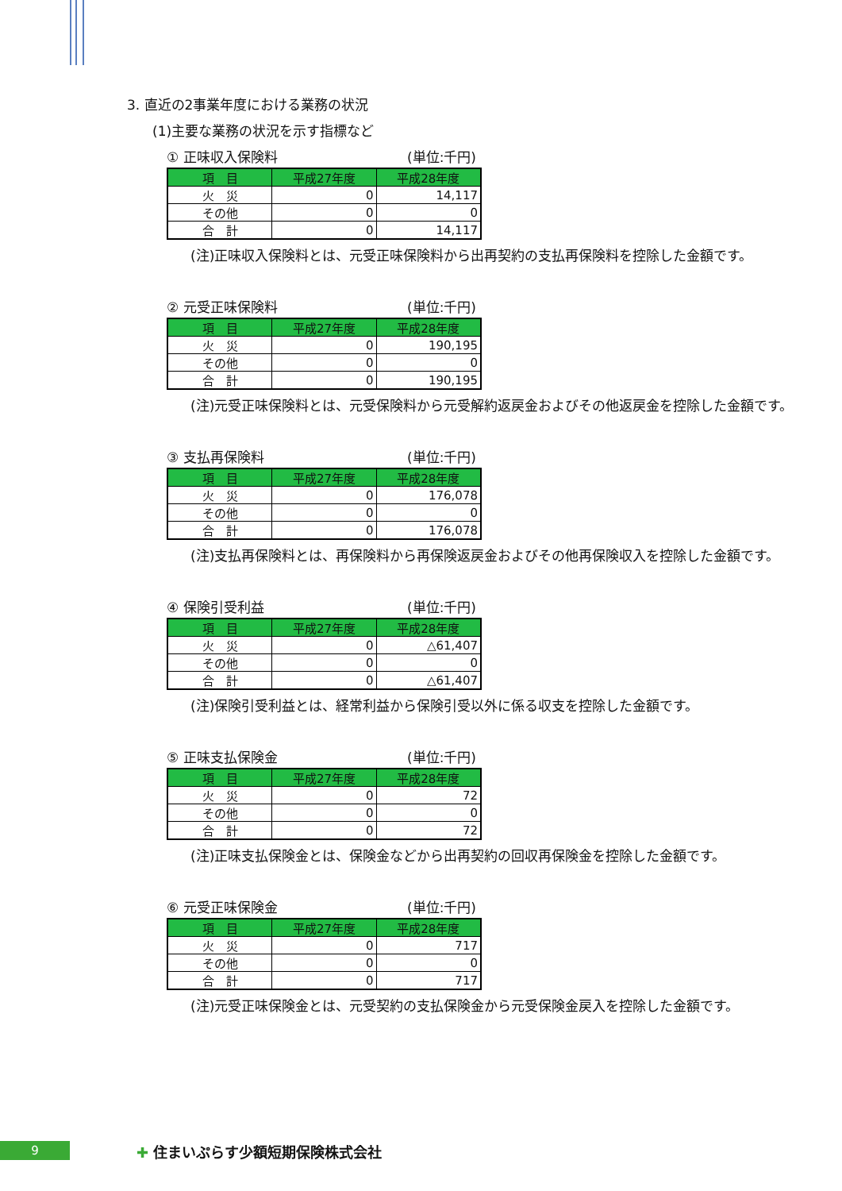3. 直近の2事業年度における業務の状況
(1)主要な業務の状況を示す指標など
① 正味収入保険料 (単位:千円)
| 項 目 | 平成27年度 | 平成28年度 |
| --- | --- | --- |
| 火 災 | 0 | 14,117 |
| その他 | 0 | 0 |
| 合 計 | 0 | 14,117 |
(注)正味収入保険料とは、元受正味保険料から出再契約の支払再保険料を控除した金額です。
② 元受正味保険料 (単位:千円)
| 項 目 | 平成27年度 | 平成28年度 |
| --- | --- | --- |
| 火 災 | 0 | 190,195 |
| その他 | 0 | 0 |
| 合 計 | 0 | 190,195 |
(注)元受正味保険料とは、元受保険料から元受解約返戻金およびその他返戻金を控除した金額です。
③ 支払再保険料 (単位:千円)
| 項 目 | 平成27年度 | 平成28年度 |
| --- | --- | --- |
| 火 災 | 0 | 176,078 |
| その他 | 0 | 0 |
| 合 計 | 0 | 176,078 |
(注)支払再保険料とは、再保険料から再保険返戻金およびその他再保険収入を控除した金額です。
④ 保険引受利益 (単位:千円)
| 項 目 | 平成27年度 | 平成28年度 |
| --- | --- | --- |
| 火 災 | 0 | △61,407 |
| その他 | 0 | 0 |
| 合 計 | 0 | △61,407 |
(注)保険引受利益とは、経常利益から保険引受以外に係る収支を控除した金額です。
⑤ 正味支払保険金 (単位:千円)
| 項 目 | 平成27年度 | 平成28年度 |
| --- | --- | --- |
| 火 災 | 0 | 72 |
| その他 | 0 | 0 |
| 合 計 | 0 | 72 |
(注)正味支払保険金とは、保険金などから出再契約の回収再保険金を控除した金額です。
⑥ 元受正味保険金 (単位:千円)
| 項 目 | 平成27年度 | 平成28年度 |
| --- | --- | --- |
| 火 災 | 0 | 717 |
| その他 | 0 | 0 |
| 合 計 | 0 | 717 |
(注)元受正味保険金とは、元受契約の支払保険金から元受保険金戻入を控除した金額です。
9 ✚ 住まいぷらす少額短期保険株式会社